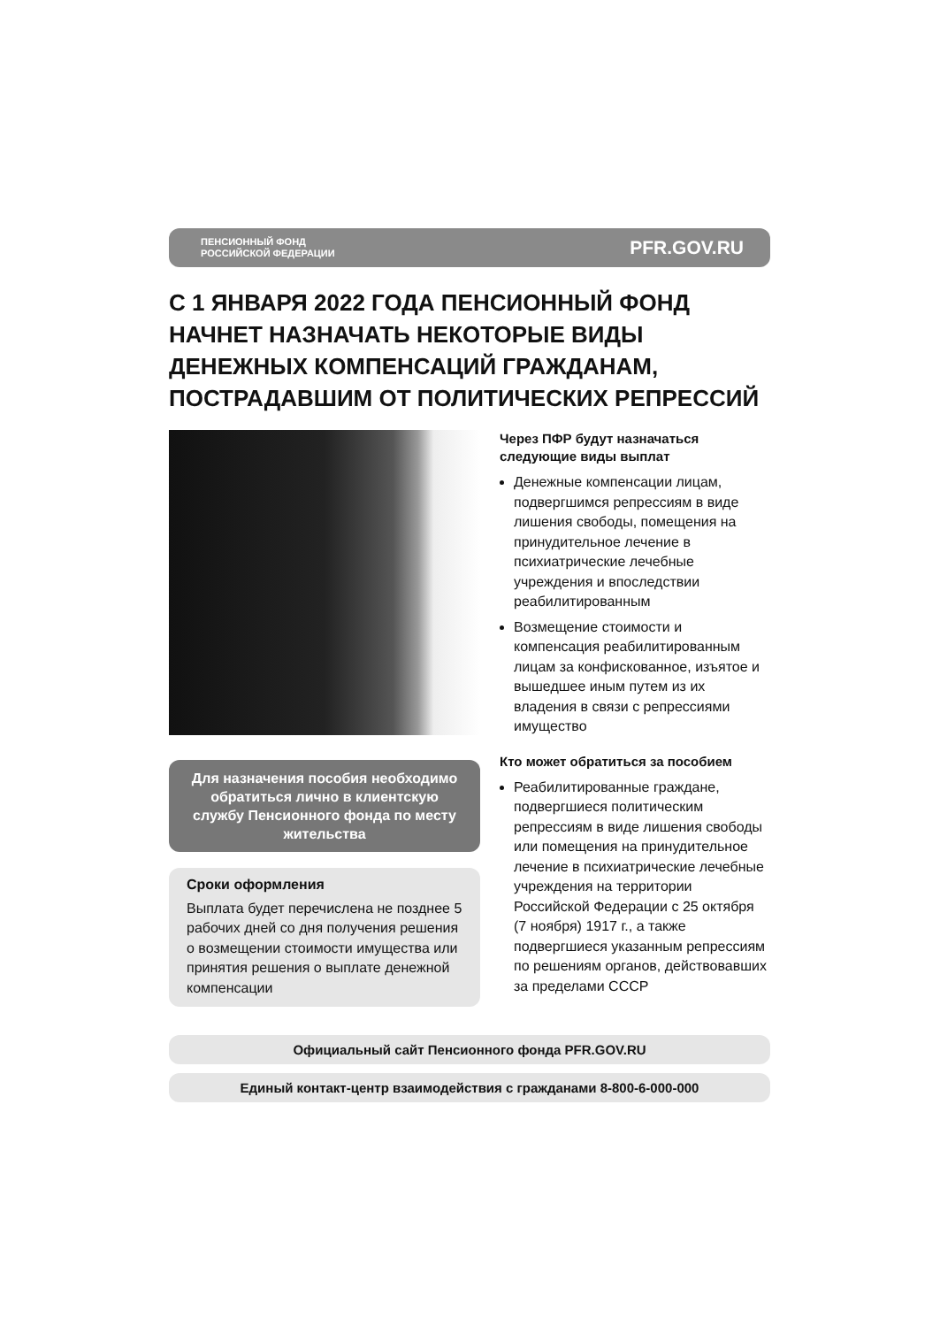ПЕНСИОННЫЙ ФОНД
РОССИЙСКОЙ ФЕДЕРАЦИИ
PFR.GOV.RU
С 1 ЯНВАРЯ 2022 ГОДА ПЕНСИОННЫЙ ФОНД НАЧНЕТ НАЗНАЧАТЬ НЕКОТОРЫЕ ВИДЫ ДЕНЕЖНЫХ КОМПЕНСАЦИЙ ГРАЖДАНАМ, ПОСТРАДАВШИМ ОТ ПОЛИТИЧЕСКИХ РЕПРЕССИЙ
Для назначения пособия необходимо обратиться лично в клиентскую службу Пенсионного фонда по месту жительства
Сроки оформления
Выплата будет перечислена не позднее 5 рабочих дней со дня получения решения о возмещении стоимости имущества или принятия решения о выплате денежной компенсации
Через ПФР будут назначаться следующие виды выплат
Денежные компенсации лицам, подвергшимся репрессиям в виде лишения свободы, помещения на принудительное лечение в психиатрические лечебные учреждения и впоследствии реабилитированным
Возмещение стоимости и компенсация реабилитированным лицам за конфискованное, изъятое и вышедшее иным путем из их владения в связи с репрессиями имущество
Кто может обратиться за пособием
Реабилитированные граждане, подвергшиеся политическим репрессиям в виде лишения свободы или помещения на принудительное лечение в психиатрические лечебные учреждения на территории Российской Федерации с 25 октября (7 ноября) 1917 г., а также подвергшиеся указанным репрессиям по решениям органов, действовавших за пределами СССР
Официальный сайт Пенсионного фонда PFR.GOV.RU
Единый контакт-центр взаимодействия с гражданами 8-800-6-000-000